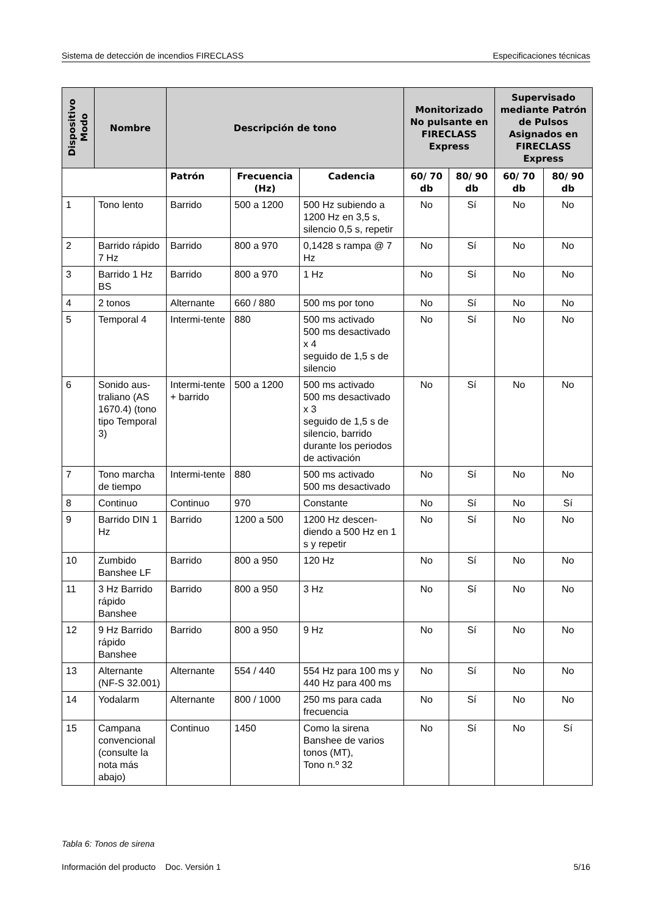Sistema de detección de incendios FIRECLASS Especificaciones técnicas
| Dispositivo Modo | Nombre | Descripción de tono | | | Monitorizado No pulsante en FIRECLASS Express | | Supervisado mediante Patrón de Pulsos Asignados en FIRECLASS Express | |
| --- | --- | --- | --- | --- | --- | --- | --- | --- |
| | | Patrón | Frecuencia (Hz) | Cadencia | 60/ 70 db | 80/ 90 db | 60/ 70 db | 80/ 90 db |
| 1 | Tono lento | Barrido | 500 a 1200 | 500 Hz subiendo a 1200 Hz en 3,5 s, silencio 0,5 s, repetir | No | Sí | No | No |
| 2 | Barrido rápido 7 Hz | Barrido | 800 a 970 | 0,1428 s rampa @ 7 Hz | No | Sí | No | No |
| 3 | Barrido 1 Hz BS | Barrido | 800 a 970 | 1 Hz | No | Sí | No | No |
| 4 | 2 tonos | Alternante | 660 / 880 | 500 ms por tono | No | Sí | No | No |
| 5 | Temporal 4 | Intermi-tente | 880 | 500 ms activado 500 ms desactivado x 4 seguido de 1,5 s de silencio | No | Sí | No | No |
| 6 | Sonido aus-traliano (AS 1670.4) (tono tipo Temporal 3) | Intermi-tente + barrido | 500 a 1200 | 500 ms activado 500 ms desactivado x 3 seguido de 1,5 s de silencio, barrido durante los periodos de activación | No | Sí | No | No |
| 7 | Tono marcha de tiempo | Intermi-tente | 880 | 500 ms activado 500 ms desactivado | No | Sí | No | No |
| 8 | Continuo | Continuo | 970 | Constante | No | Sí | No | Sí |
| 9 | Barrido DIN 1 Hz | Barrido | 1200 a 500 | 1200 Hz descen-diendo a 500 Hz en 1 s y repetir | No | Sí | No | No |
| 10 | Zumbido Banshee LF | Barrido | 800 a 950 | 120 Hz | No | Sí | No | No |
| 11 | 3 Hz Barrido rápido Banshee | Barrido | 800 a 950 | 3 Hz | No | Sí | No | No |
| 12 | 9 Hz Barrido rápido Banshee | Barrido | 800 a 950 | 9 Hz | No | Sí | No | No |
| 13 | Alternante (NF-S 32.001) | Alternante | 554 / 440 | 554 Hz para 100 ms y 440 Hz para 400 ms | No | Sí | No | No |
| 14 | Yodalarm | Alternante | 800 / 1000 | 250 ms para cada frecuencia | No | Sí | No | No |
| 15 | Campana convencional (consulte la nota más abajo) | Continuo | 1450 | Como la sirena Banshee de varios tonos (MT), Tono n.º 32 | No | Sí | No | Sí |
Tabla 6: Tonos de sirena
Información del producto Doc. Versión 1 5/16